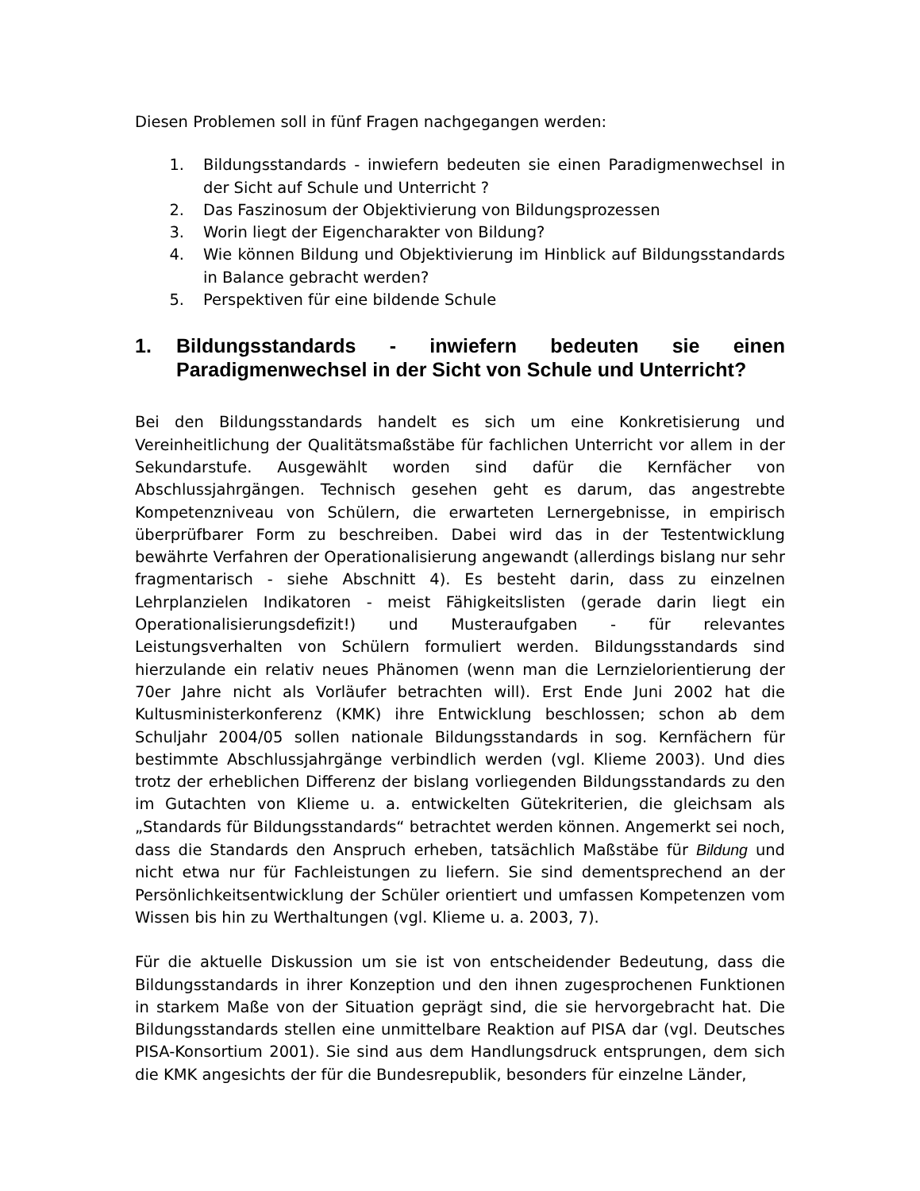Diesen Problemen soll in fünf Fragen nachgegangen werden:
1. Bildungsstandards - inwiefern bedeuten sie einen Paradigmenwechsel in der Sicht auf Schule und Unterricht ?
2. Das Faszinosum der Objektivierung von Bildungsprozessen
3. Worin liegt der Eigencharakter von Bildung?
4. Wie können Bildung und Objektivierung im Hinblick auf Bildungsstandards in Balance gebracht werden?
5. Perspektiven für eine bildende Schule
1. Bildungsstandards - inwiefern bedeuten sie einen Paradigmenwechsel in der Sicht von Schule und Unterricht?
Bei den Bildungsstandards handelt es sich um eine Konkretisierung und Vereinheitlichung der Qualitätsmaßstäbe für fachlichen Unterricht vor allem in der Sekundarstufe. Ausgewählt worden sind dafür die Kernfächer von Abschlussjahrgängen. Technisch gesehen geht es darum, das angestrebte Kompetenzniveau von Schülern, die erwarteten Lernergebnisse, in empirisch überprüfbarer Form zu beschreiben. Dabei wird das in der Testentwicklung bewährte Verfahren der Operationalisierung angewandt (allerdings bislang nur sehr fragmentarisch - siehe Abschnitt 4). Es besteht darin, dass zu einzelnen Lehrplanzielen Indikatoren - meist Fähigkeitslisten (gerade darin liegt ein Operationalisierungsdefizit!) und Musteraufgaben - für relevantes Leistungsverhalten von Schülern formuliert werden. Bildungsstandards sind hierzulande ein relativ neues Phänomen (wenn man die Lernzielorientierung der 70er Jahre nicht als Vorläufer betrachten will). Erst Ende Juni 2002 hat die Kultusministerkonferenz (KMK) ihre Entwicklung beschlossen; schon ab dem Schuljahr 2004/05 sollen nationale Bildungsstandards in sog. Kernfächern für bestimmte Abschlussjahrgänge verbindlich werden (vgl. Klieme 2003). Und dies trotz der erheblichen Differenz der bislang vorliegenden Bildungsstandards zu den im Gutachten von Klieme u. a. entwickelten Gütekriterien, die gleichsam als „Standards für Bildungsstandards“ betrachtet werden können. Angemerkt sei noch, dass die Standards den Anspruch erheben, tatsächlich Maßstäbe für Bildung und nicht etwa nur für Fachleistungen zu liefern. Sie sind dementsprechend an der Persönlichkeitsentwicklung der Schüler orientiert und umfassen Kompetenzen vom Wissen bis hin zu Werthaltungen (vgl. Klieme u. a. 2003, 7).
Für die aktuelle Diskussion um sie ist von entscheidender Bedeutung, dass die Bildungsstandards in ihrer Konzeption und den ihnen zugesprochenen Funktionen in starkem Maße von der Situation geprägt sind, die sie hervorgebracht hat. Die Bildungsstandards stellen eine unmittelbare Reaktion auf PISA dar (vgl. Deutsches PISA-Konsortium 2001). Sie sind aus dem Handlungsdruck entsprungen, dem sich die KMK angesichts der für die Bundesrepublik, besonders für einzelne Länder,